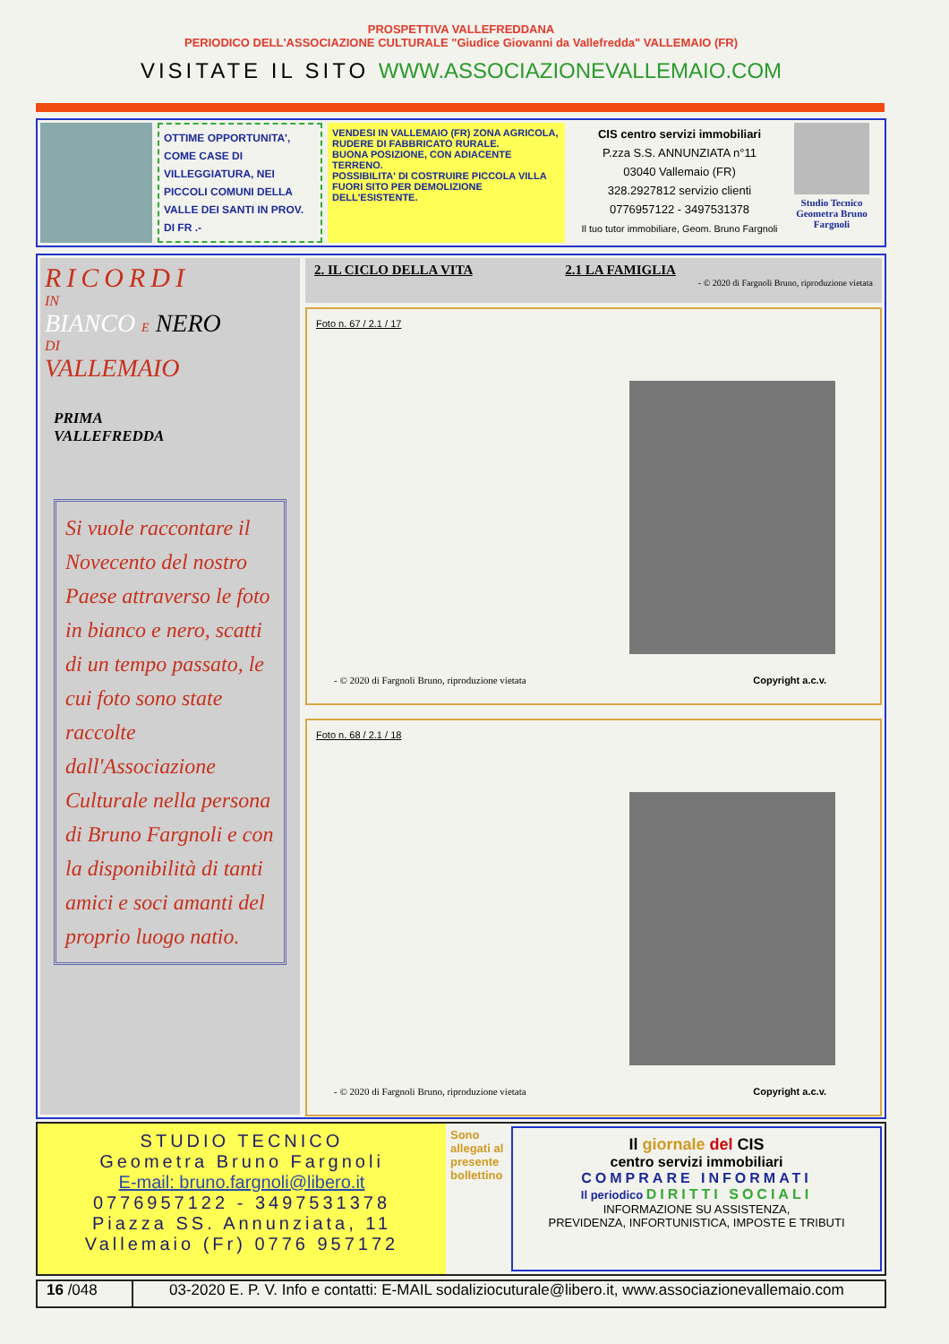PROSPETTIVA VALLEFREDDANA
PERIODICO DELL'ASSOCIAZIONE CULTURALE "Giudice Giovanni da Vallefredda" VALLEMAIO (FR)
VISITATE IL SITO WWW.ASSOCIAZIONEVALLEMAIO.COM
OTTIME OPPORTUNITA', COME CASE DI VILLEGGIATURA, NEI PICCOLI COMUNI DELLA VALLE DEI SANTI IN PROV. DI FR .-
VENDESI IN VALLEMAIO (FR) ZONA AGRICOLA,
RUDERE DI FABBRICATO RURALE.
BUONA POSIZIONE, CON ADIACENTE TERRENO.
POSSIBILITA' DI COSTRUIRE PICCOLA VILLA FUORI SITO PER DEMOLIZIONE DELL'ESISTENTE.
CIS centro servizi immobiliari
P.zza S.S. ANNUNZIATA n°11
03040 Vallemaio (FR)
328.2927812 servizio clienti
0776957122 - 3497531378
Il tuo tutor immobiliare, Geom. Bruno Fargnoli
Studio Tecnico Geometra Bruno Fargnoli
RICORDI
IN
BIANCO E NERO
DI
VALLEMAIO
PRIMA
VALLEFREDDA
Si vuole raccontare il Novecento del nostro Paese attraverso le foto in bianco e nero, scatti di un tempo passato, le cui foto sono state raccolte dall'Associazione Culturale nella persona di Bruno Fargnoli e con la disponibilità di tanti amici e soci amanti del proprio luogo natio.
2. IL CICLO DELLA VITA 2.1 LA FAMIGLIA
- © 2020 di Fargnoli Bruno, riproduzione vietata
Foto n. 67 / 2.1 / 17
- © 2020 di Fargnoli Bruno, riproduzione vietata
Copyright a.c.v.
Foto n. 68 / 2.1 / 18
- © 2020 di Fargnoli Bruno, riproduzione vietata
Copyright a.c.v.
STUDIO TECNICO
Geometra Bruno Fargnoli
E-mail: bruno.fargnoli@libero.it
0776957122 - 3497531378
Piazza SS. Annunziata, 11
Vallemaio (Fr) 0776 957172
Sono allegati al presente bollettino
Il giornale del CIS
centro servizi immobiliari
COMPRARE INFORMATI
Il periodico DIRITTI SOCIALI
INFORMAZIONE SU ASSISTENZA,
PREVIDENZA, INFORTUNISTICA, IMPOSTE E TRIBUTI
16 /048 03-2020 E. P. V. Info e contatti: E-MAIL sodaliziocuturale@libero.it, www.associazionevallemaio.com